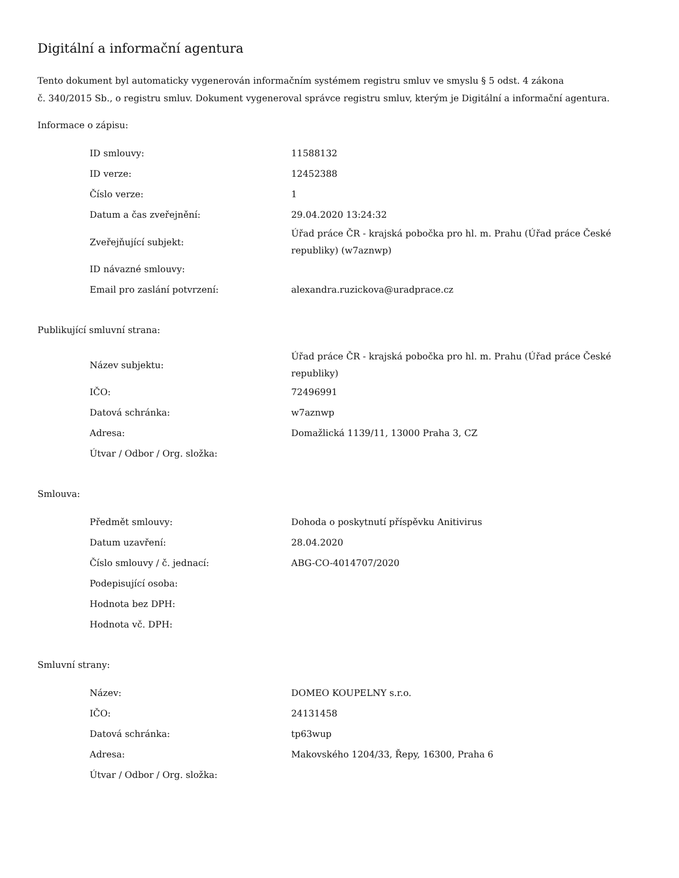Digitální a informační agentura
Tento dokument byl automaticky vygenerován informačním systémem registru smluv ve smyslu § 5 odst. 4 zákona
č. 340/2015 Sb., o registru smluv. Dokument vygeneroval správce registru smluv, kterým je Digitální a informační agentura.
Informace o zápisu:
| ID smlouvy: | 11588132 |
| ID verze: | 12452388 |
| Číslo verze: | 1 |
| Datum a čas zveřejnění: | 29.04.2020 13:24:32 |
| Zveřejňující subjekt: | Úřad práce ČR - krajská pobočka pro hl. m. Prahu (Úřad práce České republiky) (w7aznwp) |
| ID návazné smlouvy: | |
| Email pro zaslání potvrzení: | alexandra.ruzickova@uradprace.cz |
Publikující smluvní strana:
| Název subjektu: | Úřad práce ČR - krajská pobočka pro hl. m. Prahu (Úřad práce České republiky) |
| IČO: | 72496991 |
| Datová schránka: | w7aznwp |
| Adresa: | Domažlická 1139/11, 13000 Praha 3, CZ |
| Útvar / Odbor / Org. složka: | |
Smlouva:
| Předmět smlouvy: | Dohoda o poskytnutí příspěvku Anitivirus |
| Datum uzavření: | 28.04.2020 |
| Číslo smlouvy / č. jednací: | ABG-CO-4014707/2020 |
| Podepisující osoba: | |
| Hodnota bez DPH: | |
| Hodnota vč. DPH: | |
Smluvní strany:
| Název: | DOMEO KOUPELNY s.r.o. |
| IČO: | 24131458 |
| Datová schránka: | tp63wup |
| Adresa: | Makovského 1204/33, Řepy, 16300, Praha 6 |
| Útvar / Odbor / Org. složka: | |